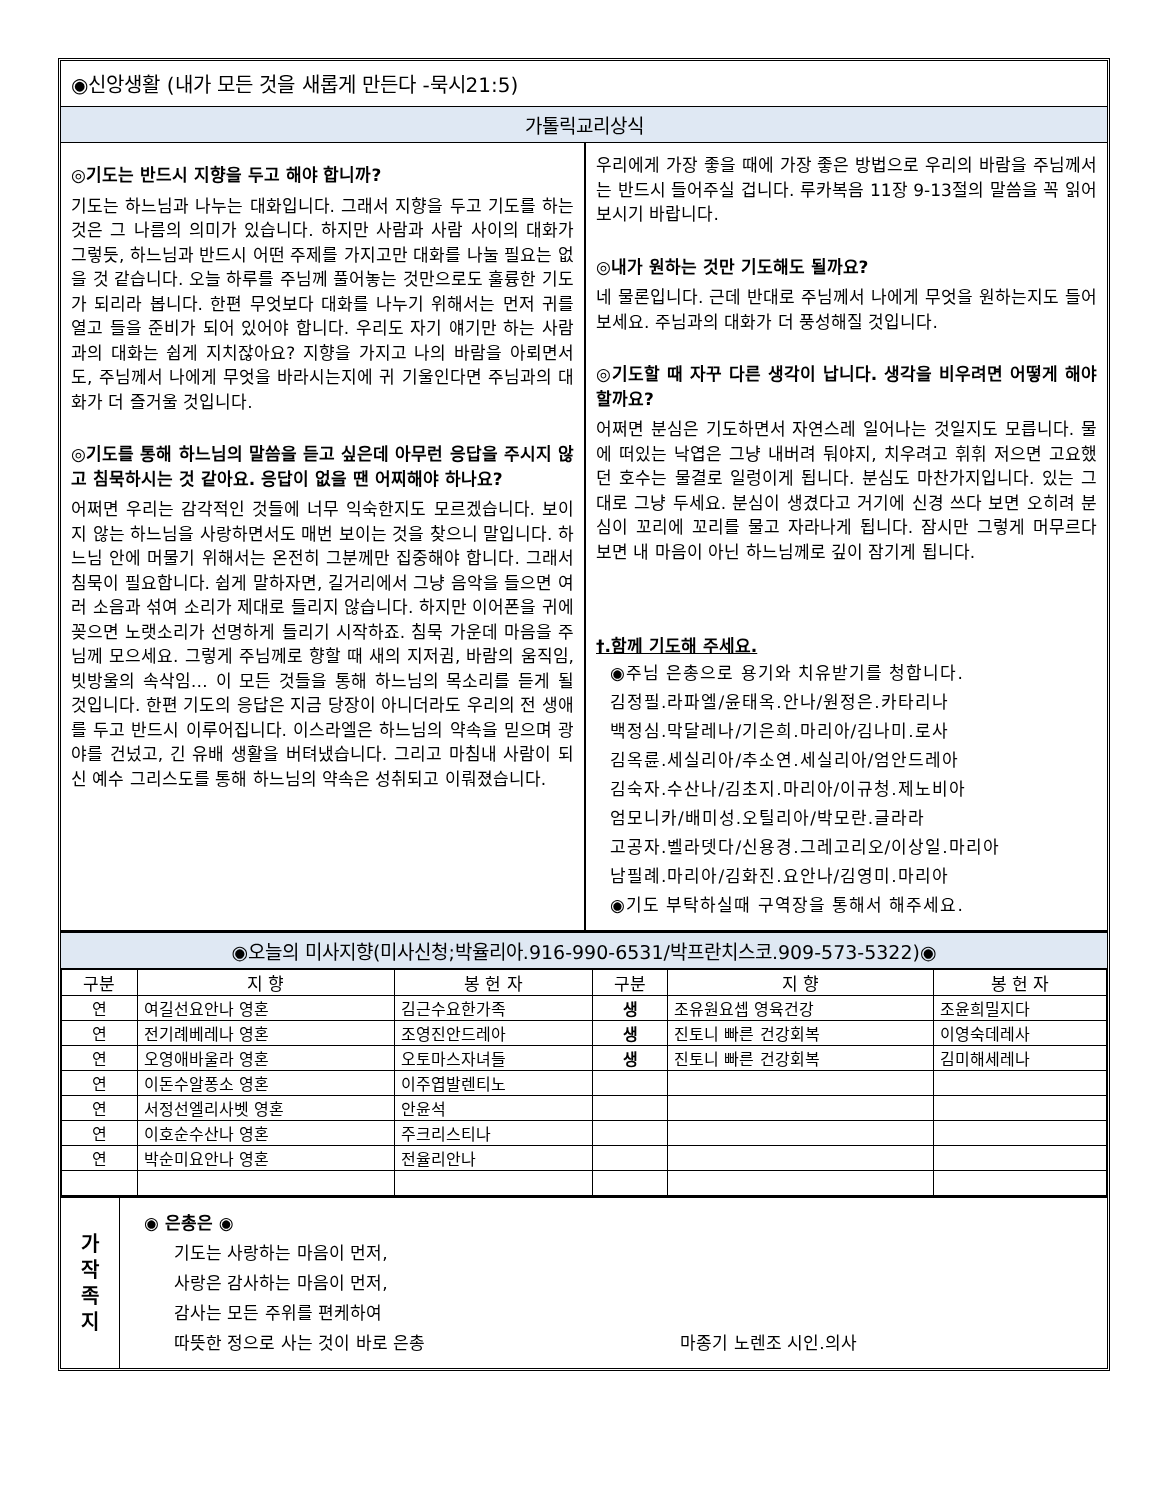◉신앙생활 (내가 모든 것을 새롭게 만든다 -묵시21:5)
가톨릭교리상식
◎기도는 반드시 지향을 두고 해야 합니까?
기도는 하느님과 나누는 대화입니다. 그래서 지향을 두고 기도를 하는 것은 그 나름의 의미가 있습니다. 하지만 사람과 사람 사이의 대화가 그렇듯, 하느님과 반드시 어떤 주제를 가지고만 대화를 나눌 필요는 없을 것 같습니다. 오늘 하루를 주님께 풀어놓는 것만으로도 훌륭한 기도가 되리라 봅니다. 한편 무엇보다 대화를 나누기 위해서는 먼저 귀를 열고 들을 준비가 되어 있어야 합니다. 우리도 자기 얘기만 하는 사람과의 대화는 쉽게 지치잖아요? 지향을 가지고 나의 바람을 아뢰면서도, 주님께서 나에게 무엇을 바라시는지에 귀 기울인다면 주님과의 대화가 더 즐거울 것입니다.
◎기도를 통해 하느님의 말씀을 듣고 싶은데 아무런 응답을 주시지 않고 침묵하시는 것 같아요. 응답이 없을 땐 어찌해야 하나요?
어쩌면 우리는 감각적인 것들에 너무 익숙한지도 모르겠습니다. 보이지 않는 하느님을 사랑하면서도 매번 보이는 것을 찾으니 말입니다. 하느님 안에 머물기 위해서는 온전히 그분께만 집중해야 합니다. 그래서 침묵이 필요합니다. 쉽게 말하자면, 길거리에서 그냥 음악을 들으면 여러 소음과 섞여 소리가 제대로 들리지 않습니다. 하지만 이어폰을 귀에 꽂으면 노랫소리가 선명하게 들리기 시작하죠. 침묵 가운데 마음을 주님께 모으세요. 그렇게 주님께로 향할 때 새의 지저귐, 바람의 움직임, 빗방울의 속삭임… 이 모든 것들을 통해 하느님의 목소리를 듣게 될 것입니다. 한편 기도의 응답은 지금 당장이 아니더라도 우리의 전 생애를 두고 반드시 이루어집니다. 이스라엘은 하느님의 약속을 믿으며 광야를 건넜고, 긴 유배 생활을 버텨냈습니다. 그리고 마침내 사람이 되신 예수 그리스도를 통해 하느님의 약속은 성취되고 이뤄졌습니다.
우리에게 가장 좋을 때에 가장 좋은 방법으로 우리의 바람을 주님께서는 반드시 들어주실 겁니다. 루카복음 11장 9-13절의 말씀을 꼭 읽어보시기 바랍니다.
◎내가 원하는 것만 기도해도 될까요?
네 물론입니다. 근데 반대로 주님께서 나에게 무엇을 원하는지도 들어보세요. 주님과의 대화가 더 풍성해질 것입니다.
◎기도할 때 자꾸 다른 생각이 납니다. 생각을 비우려면 어떻게 해야 할까요?
어쩌면 분심은 기도하면서 자연스레 일어나는 것일지도 모릅니다. 물에 떠있는 낙엽은 그냥 내버려 둬야지, 치우려고 휘휘 저으면 고요했던 호수는 물결로 일렁이게 됩니다. 분심도 마찬가지입니다. 있는 그대로 그냥 두세요. 분심이 생겼다고 거기에 신경 쓰다 보면 오히려 분심이 꼬리에 꼬리를 물고 자라나게 됩니다. 잠시만 그렇게 머무르다 보면 내 마음이 아닌 하느님께로 깊이 잠기게 됩니다.
†.함께 기도해 주세요.
◉주님 은총으로 용기와 치유받기를 청합니다.
김정필.라파엘/윤태옥.안나/원정은.카타리나
백정심.막달레나/기은희.마리아/김나미.로사
김옥륜.세실리아/추소연.세실리아/엄안드레아
김숙자.수산나/김초지.마리아/이규청.제노비아
엄모니카/배미성.오틸리아/박모란.글라라
고공자.벨라뎃다/신용경.그레고리오/이상일.마리아
남필례.마리아/김화진.요안나/김영미.마리아
◉기도 부탁하실때 구역장을 통해서 해주세요.
◉오늘의 미사지향(미사신청;박율리아.916-990-6531/박프란치스코.909-573-5322)◉
| 구분 | 지 향 | 봉 헌 자 | 구분 | 지 향 | 봉 헌 자 |
| --- | --- | --- | --- | --- | --- |
| 연 | 여길선요안나 영혼 | 김근수요한가족 | 생 | 조유원요셉 영육건강 | 조윤희밀지다 |
| 연 | 전기례베레나 영혼 | 조영진안드레아 | 생 | 진토니 빠른 건강회복 | 이영숙데레사 |
| 연 | 오영애바울라 영혼 | 오토마스자녀들 | 생 | 진토니 빠른 건강회복 | 김미해세레나 |
| 연 | 이돈수알퐁소 영혼 | 이주엽발렌티노 | | | |
| 연 | 서정선엘리사벳 영혼 | 안윤석 | | | |
| 연 | 이호순수산나 영혼 | 주크리스티나 | | | |
| 연 | 박순미요안나 영혼 | 전율리안나 | | | |
가
작
족
지
◉ 은총은 ◉
기도는 사랑하는 마음이 먼저,
사랑은 감사하는 마음이 먼저,
감사는 모든 주위를 편케하여
따뜻한 정으로 사는 것이 바로 은총 마종기 노렌조 시인.의사